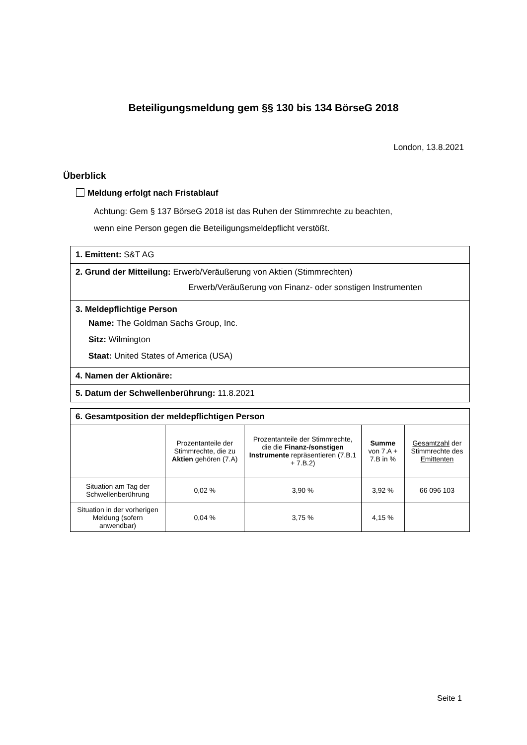Beteiligungsmeldung gem §§ 130 bis 134 BörseG 2018
London, 13.8.2021
Überblick
Meldung erfolgt nach Fristablauf
Achtung: Gem § 137 BörseG 2018 ist das Ruhen der Stimmrechte zu beachten,
wenn eine Person gegen die Beteiligungsmeldepflicht verstößt.
1. Emittent: S&T AG
2. Grund der Mitteilung: Erwerb/Veräußerung von Aktien (Stimmrechten)
Erwerb/Veräußerung von Finanz- oder sonstigen Instrumenten
3. Meldepflichtige Person
Name: The Goldman Sachs Group, Inc.
Sitz: Wilmington
Staat: United States of America (USA)
4. Namen der Aktionäre:
5. Datum der Schwellenberührung: 11.8.2021
| 6. Gesamtposition der meldepflichtigen Person | | | | |
| --- | --- | --- | --- | --- |
| | Prozentanteile der Stimmrechte, die zu Aktien gehören (7.A) | Prozentanteile der Stimmrechte, die die Finanz-/sonstigen Instrumente repräsentieren (7.B.1 + 7.B.2) | Summe von 7.A + 7.B in % | Gesamtzahl der Stimmrechte des Emittenten |
| Situation am Tag der Schwellenberührung | 0,02 % | 3,90 % | 3,92 % | 66 096 103 |
| Situation in der vorherigen Meldung (sofern anwendbar) | 0,04 % | 3,75 % | 4,15 % | |
Seite 1